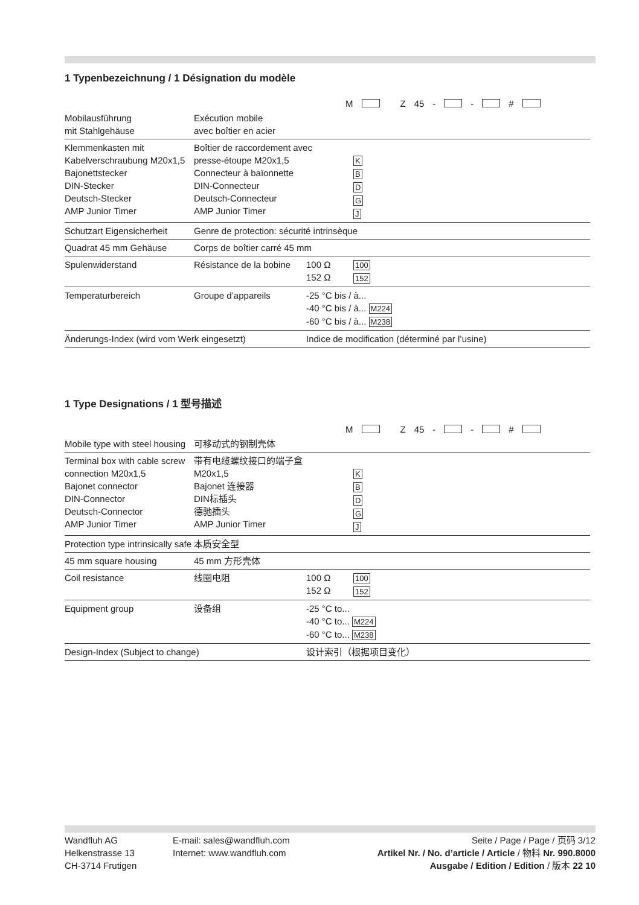1 Typenbezeichnung / 1 Désignation du modèle
M Z 45 - - #
| Mobilausführung mit Stahlgehäuse | Exécution mobile avec boîtier en acier | | |
| Klemmenkasten mit Kabelverschraubung M20x1,5 Bajonettstecker DIN-Stecker Deutsch-Stecker AMP Junior Timer | Boîtier de raccordement avec presse-étoupe M20x1,5 Connecteur à baïonnette DIN-Connecteur Deutsch-Connecteur AMP Junior Timer | | K B D G J |
| Schutzart Eigensicherheit | Genre de protection: sécurité intrinsèque | | |
| Quadrat 45 mm Gehäuse | Corps de boîtier carré 45 mm | | |
| Spulenwiderstand | Résistance de la bobine | 100 Ω 152 Ω | 100 152 |
| Temperaturbereich | Groupe d’appareils | -25 °C bis / à... -40 °C bis / à... M224 -60 °C bis / à... M238 | |
| Änderungs-Index (wird vom Werk eingesetzt) | | Indice de modification (déterminé par l’usine) | |
1 Type Designations / 1 型号描述
M Z 45 - - #
| Mobile type with steel housing | 可移动式的钢制壳体 | | |
| Terminal box with cable screw connection M20x1,5 Bajonet connector DIN-Connector Deutsch-Connector AMP Junior Timer | 带有电缆螺纹接口的端子盒 M20x1,5 Bajonet 连接器 DIN标插头 德驰插头 AMP Junior Timer | | K B D G J |
| Protection type intrinsically safe | 本质安全型 | | |
| 45 mm square housing | 45 mm 方形壳体 | | |
| Coil resistance | 线圈电阻 | 100 Ω 152 Ω | 100 152 |
| Equipment group | 设备组 | -25 °C to... -40 °C to... M224 -60 °C to... M238 | |
| Design-Index (Subject to change) | | 设计索引（根据项目变化） | |
Wandfluh AG
Helkenstrasse 13
CH-3714 Frutigen
E-mail: sales@wandfluh.com
Internet: www.wandfluh.com
Seite / Page / Page / 页码 3/12
Artikel Nr. / No. d’article / Article / 物料 Nr. 990.8000
Ausgabe / Edition / Edition / 版本 22 10